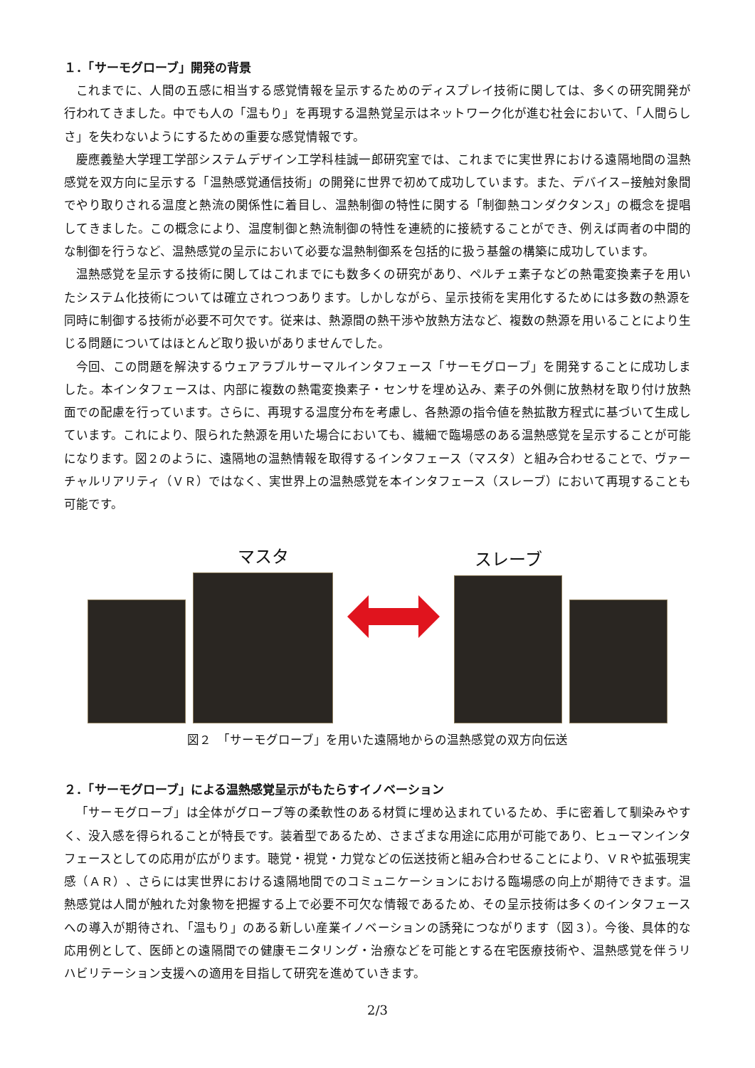１．「サーモグローブ」開発の背景
これまでに、人間の五感に相当する感覚情報を呈示するためのディスプレイ技術に関しては、多くの研究開発が行われてきました。中でも人の「温もり」を再現する温熱覚呈示はネットワーク化が進む社会において、「人間らしさ」を失わないようにするための重要な感覚情報です。
慶應義塾大学理工学部システムデザイン工学科桂誠一郎研究室では、これまでに実世界における遠隔地間の温熱感覚を双方向に呈示する「温熱感覚通信技術」の開発に世界で初めて成功しています。また、デバイス−接触対象間でやり取りされる温度と熱流の関係性に着目し、温熱制御の特性に関する「制御熱コンダクタンス」の概念を提唱してきました。この概念により、温度制御と熱流制御の特性を連続的に接続することができ、例えば両者の中間的な制御を行うなど、温熱感覚の呈示において必要な温熱制御系を包括的に扱う基盤の構築に成功しています。
温熱感覚を呈示する技術に関してはこれまでにも数多くの研究があり、ペルチェ素子などの熱電変換素子を用いたシステム化技術については確立されつつあります。しかしながら、呈示技術を実用化するためには多数の熱源を同時に制御する技術が必要不可欠です。従来は、熱源間の熱干渉や放熱方法など、複数の熱源を用いることにより生じる問題についてはほとんど取り扱いがありませんでした。
今回、この問題を解決するウェアラブルサーマルインタフェース「サーモグローブ」を開発することに成功しました。本インタフェースは、内部に複数の熱電変換素子・センサを埋め込み、素子の外側に放熱材を取り付け放熱面での配慮を行っています。さらに、再現する温度分布を考慮し、各熱源の指令値を熱拡散方程式に基づいて生成しています。これにより、限られた熱源を用いた場合においても、繊細で臨場感のある温熱感覚を呈示することが可能になります。図２のように、遠隔地の温熱情報を取得するインタフェース（マスタ）と組み合わせることで、ヴァーチャルリアリティ（ＶＲ）ではなく、実世界上の温熱感覚を本インタフェース（スレーブ）において再現することも可能です。
マスタ
スレーブ
図２　「サーモグローブ」を用いた遠隔地からの温熱感覚の双方向伝送
２．「サーモグローブ」による温熱感覚呈示がもたらすイノベーション
「サーモグローブ」は全体がグローブ等の柔軟性のある材質に埋め込まれているため、手に密着して馴染みやすく、没入感を得られることが特長です。装着型であるため、さまざまな用途に応用が可能であり、ヒューマンインタフェースとしての応用が広がります。聴覚・視覚・力覚などの伝送技術と組み合わせることにより、ＶＲや拡張現実感（ＡＲ）、さらには実世界における遠隔地間でのコミュニケーションにおける臨場感の向上が期待できます。温熱感覚は人間が触れた対象物を把握する上で必要不可欠な情報であるため、その呈示技術は多くのインタフェースへの導入が期待され、「温もり」のある新しい産業イノベーションの誘発につながります（図３）。今後、具体的な応用例として、医師との遠隔間での健康モニタリング・治療などを可能とする在宅医療技術や、温熱感覚を伴うリハビリテーション支援への適用を目指して研究を進めていきます。
2/3